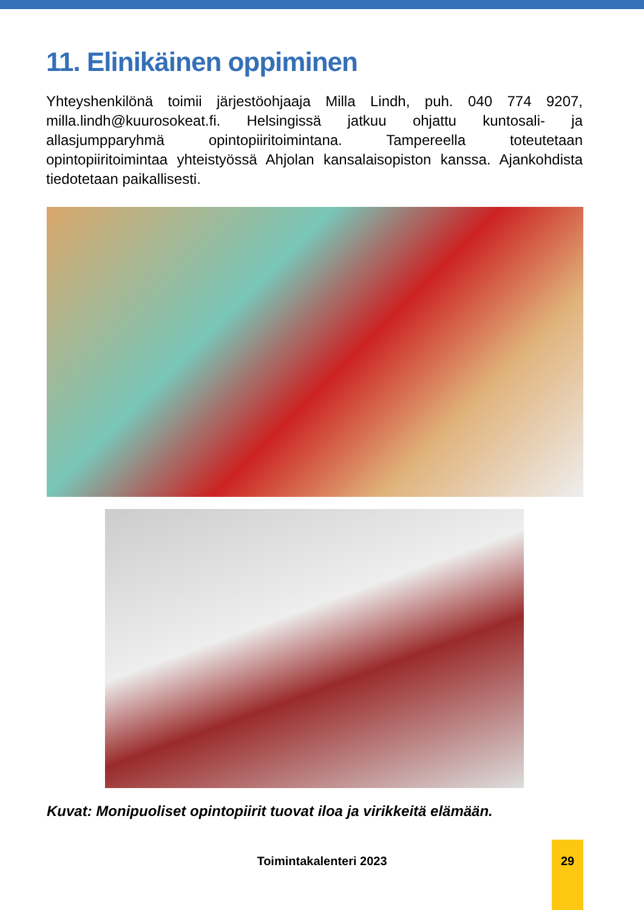11. Elinikäinen oppiminen
Yhteyshenkilönä toimii järjestöohjaaja Milla Lindh, puh. 040 774 9207, milla.lindh@kuurosokeat.fi. Helsingissä jatkuu ohjattu kuntosali- ja allasjumpparyhmä opintopiiritoimintana. Tampereella toteutetaan opintopiiritoimintaa yhteistyössä Ahjolan kansalaisopiston kanssa. Ajankohdista tiedotetaan paikallisesti.
Kuvat: Monipuoliset opintopiirit tuovat iloa ja virikkeitä elämään.
Toimintakalenteri 2023
29